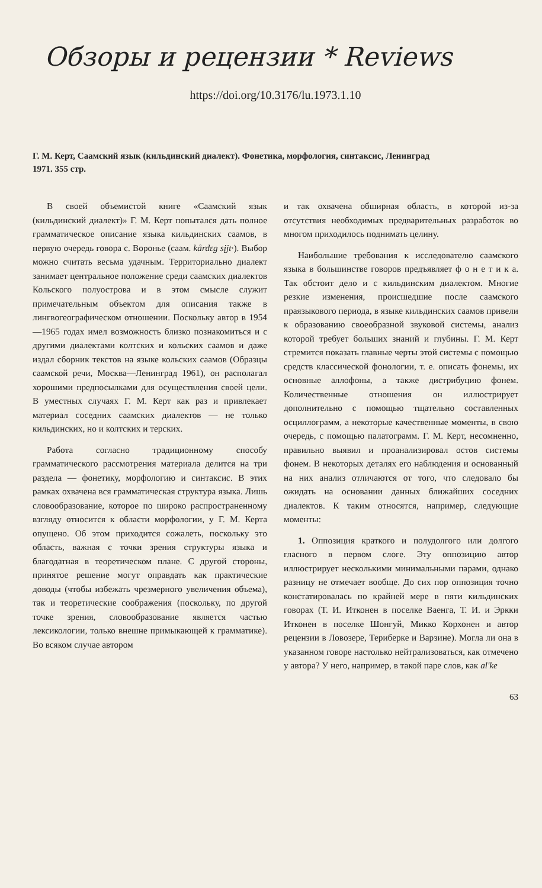Обзоры и рецензии * Reviews
https://doi.org/10.3176/lu.1973.1.10
Г. М. Керт, Саамский язык (кильдинский диалект). Фонетика, морфология, синтаксис, Ленинград 1971. 355 стр.
В своей объемистой книге «Саамский язык (кильдинский диалект)» Г. М. Керт попытался дать полное грамматическое описание языка кильдинских саамов, в первую очередь говора с. Воронье (саам. kårdɛg sįjt·). Выбор можно считать весьма удачным. Территориально диалект занимает центральное положение среди саамских диалектов Кольского полуострова и в этом смысле служит примечательным объектом для описания также в лингвогеографическом отношении. Поскольку автор в 1954—1965 годах имел возможность близко познакомиться и с другими диалектами колтских и кольских саамов и даже издал сборник текстов на языке кольских саамов (Образцы саамской речи, Москва—Ленинград 1961), он располагал хорошими предпосылками для осуществления своей цели. В уместных случаях Г. М. Керт как раз и привлекает материал соседних саамских диалектов — не только кильдинских, но и колтских и терских.
Работа согласно традиционному способу грамматического рассмотрения материала делится на три раздела — фонетику, морфологию и синтаксис. В этих рамках охвачена вся грамматическая структура языка. Лишь словообразование, которое по широко распространенному взгляду относится к области морфологии, у Г. М. Керта опущено. Об этом приходится сожалеть, поскольку это область, важная с точки зрения структуры языка и благодатная в теоретическом плане. С другой стороны, принятое решение могут оправдать как практические доводы (чтобы избежать чрезмерного увеличения объема), так и теоретические соображения (поскольку, по другой точке зрения, словообразование является частью лексикологии, только внешне примыкающей к грамматике). Во всяком случае автором
и так охвачена обширная область, в которой из-за отсутствия необходимых предварительных разработок во многом приходилось поднимать целину.
Наибольшие требования к исследователю саамского языка в большинстве говоров предъявляет ф о н е т и к а. Так обстоит дело и с кильдинским диалектом. Многие резкие изменения, происшедшие после саамского праязыкового периода, в языке кильдинских саамов привели к образованию своеобразной звуковой системы, анализ которой требует больших знаний и глубины. Г. М. Керт стремится показать главные черты этой системы с помощью средств классической фонологии, т. е. описать фонемы, их основные аллофоны, а также дистрибуцию фонем. Количественные отношения он иллюстрирует дополнительно с помощью тщательно составленных осциллограмм, а некоторые качественные моменты, в свою очередь, с помощью палатограмм. Г. М. Керт, несомненно, правильно выявил и проанализировал остов системы фонем. В некоторых деталях его наблюдения и основанный на них анализ отличаются от того, что следовало бы ожидать на основании данных ближайших соседних диалектов. К таким относятся, например, следующие моменты:
1. Оппозиция краткого и полудолгого или долгого гласного в первом слоге. Эту оппозицию автор иллюстрирует несколькими минимальными парами, однако разницу не отмечает вообще. До сих пор оппозиция точно констатировалась по крайней мере в пяти кильдинских говорах (Т. И. Итконен в поселке Ваенга, Т. И. и Эркки Итконен в поселке Шонгуй, Микко Корхонен и автор рецензии в Ловозере, Териберке и Варзине). Могла ли она в указанном говоре настолько нейтрализоваться, как отмечено у автора? У него, например, в такой паре слов, как al'ke
63